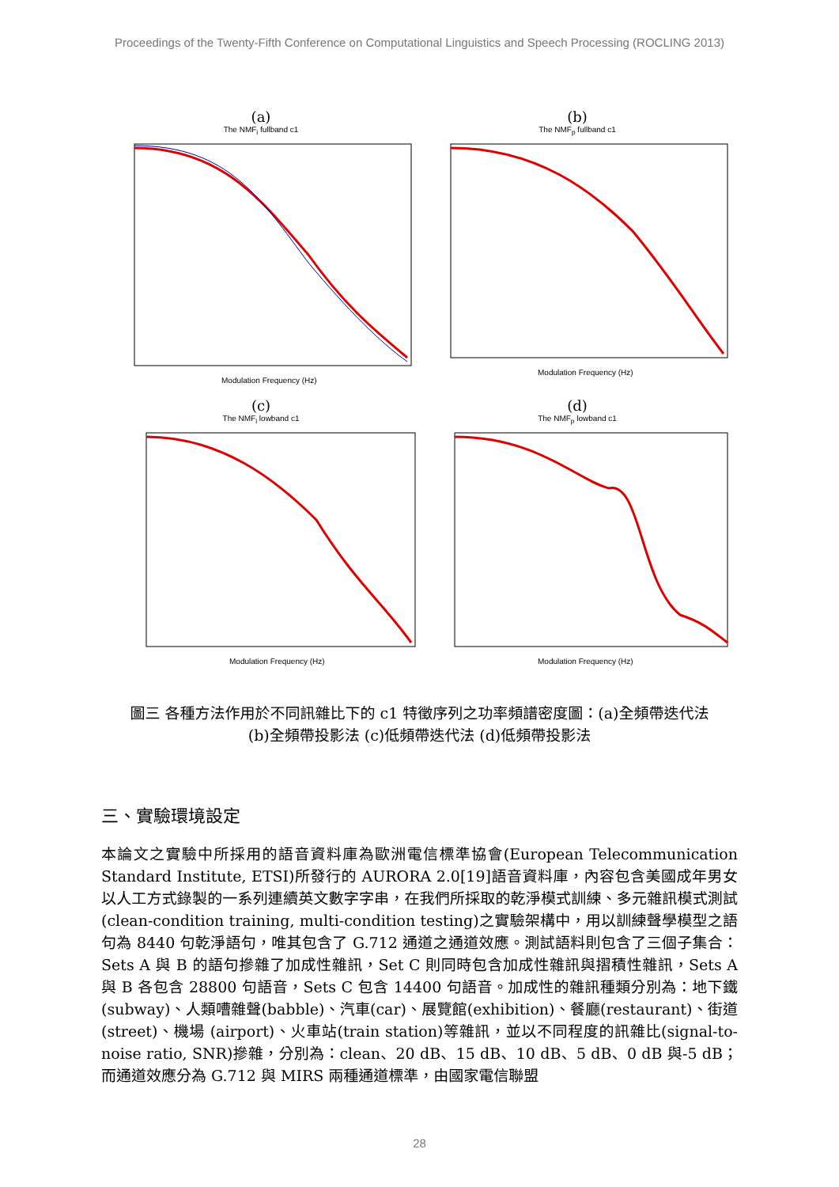Proceedings of the Twenty-Fifth Conference on Computational Linguistics and Speech Processing (ROCLING 2013)
(a)
The NMF<sub>i</sub> fullband c1
Modulation Frequency (Hz)
(b)
The NMF<sub>p</sub> fullband c1
Modulation Frequency (Hz)
(c)
The NMF<sub>i</sub> lowband c1
Modulation Frequency (Hz)
(d)
The NMF<sub>p</sub> lowband c1
Modulation Frequency (Hz)
圖三 各種方法作用於不同訊雜比下的 c1 特徵序列之功率頻譜密度圖：(a)全頻帶迭代法
(b)全頻帶投影法 (c)低頻帶迭代法 (d)低頻帶投影法
三、實驗環境設定
本論文之實驗中所採用的語音資料庫為歐洲電信標準協會(European Telecommunication Standard Institute, ETSI)所發行的 AURORA 2.0[19]語音資料庫，內容包含美國成年男女以人工方式錄製的一系列連續英文數字字串，在我們所採取的乾淨模式訓練、多元雜訊模式測試(clean-condition training, multi-condition testing)之實驗架構中，用以訓練聲學模型之語句為 8440 句乾淨語句，唯其包含了 G.712 通道之通道效應。測試語料則包含了三個子集合：Sets A 與 B 的語句摻雜了加成性雜訊，Set C 則同時包含加成性雜訊與摺積性雜訊，Sets A 與 B 各包含 28800 句語音，Sets C 包含 14400 句語音。加成性的雜訊種類分別為：地下鐵(subway)、人類嘈雜聲(babble)、汽車(car)、展覽館(exhibition)、餐廳(restaurant)、街道 (street)、機場 (airport)、火車站(train station)等雜訊，並以不同程度的訊雜比(signal-to-noise ratio, SNR)摻雜，分別為：clean、20 dB、15 dB、10 dB、5 dB、0 dB 與-5 dB；而通道效應分為 G.712 與 MIRS 兩種通道標準，由國家電信聯盟
28